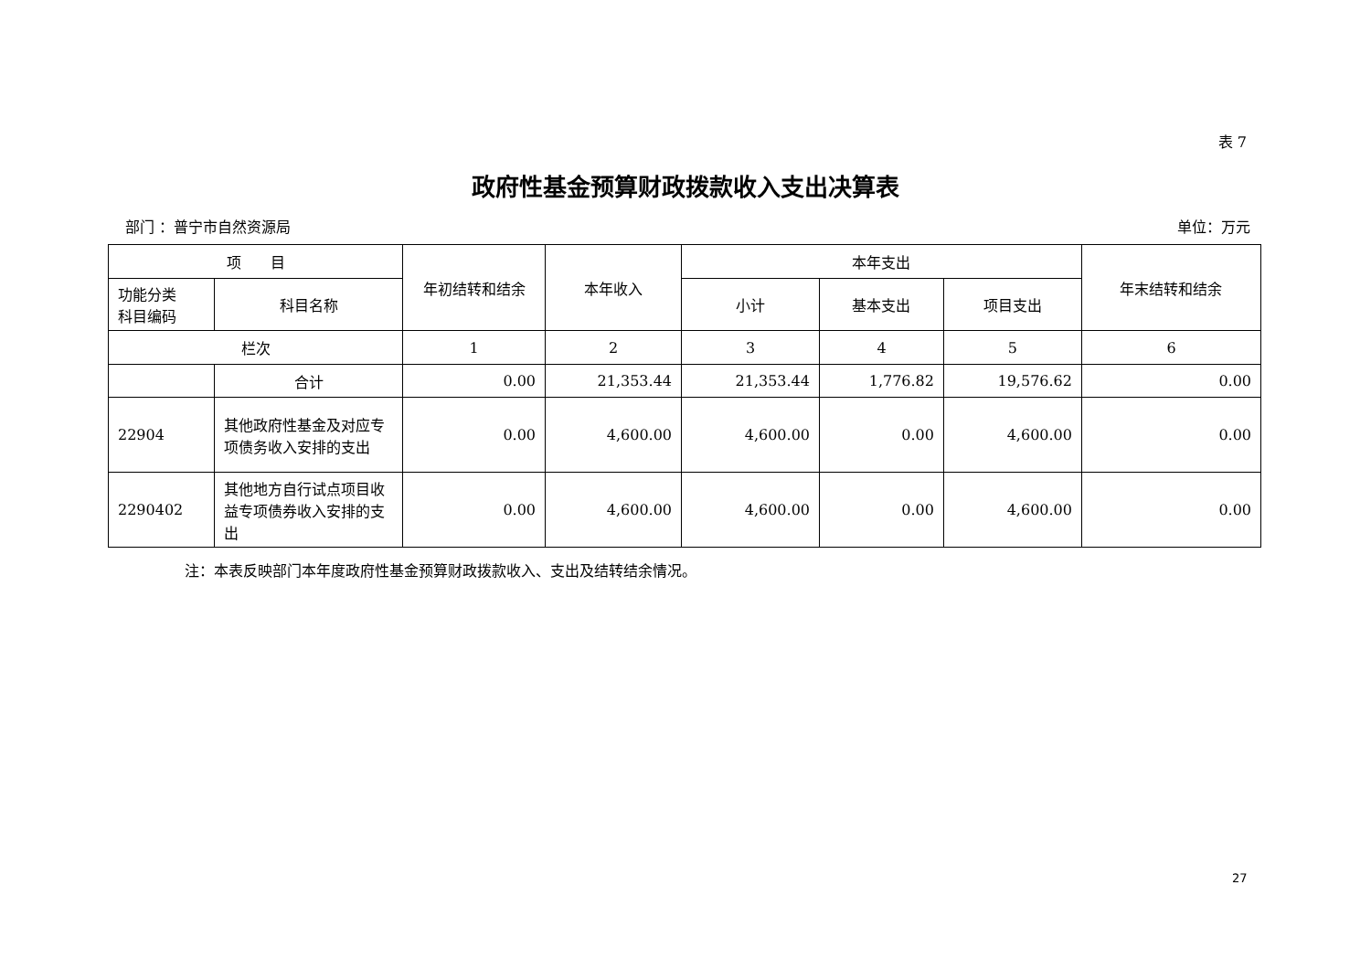表 7
政府性基金预算财政拨款收入支出决算表
部门 ：普宁市自然资源局 单位：万元
| 项 目 | | 年初结转和结余 | 本年收入 | 本年支出 | | | 年末结转和结余 |
| --- | --- | --- | --- | --- | --- | --- | --- |
| 功能分类 科目编码 | 科目名称 | | | 小计 | 基本支出 | 项目支出 | |
| 栏次 | | 1 | 2 | 3 | 4 | 5 | 6 |
| | 合计 | 0.00 | 21,353.44 | 21,353.44 | 1,776.82 | 19,576.62 | 0.00 |
| 22904 | 其他政府性基金及对应专项债务收入安排的支出 | 0.00 | 4,600.00 | 4,600.00 | 0.00 | 4,600.00 | 0.00 |
| 2290402 | 其他地方自行试点项目收益专项债券收入安排的支出 | 0.00 | 4,600.00 | 4,600.00 | 0.00 | 4,600.00 | 0.00 |
注：本表反映部门本年度政府性基金预算财政拨款收入、支出及结转结余情况。
27